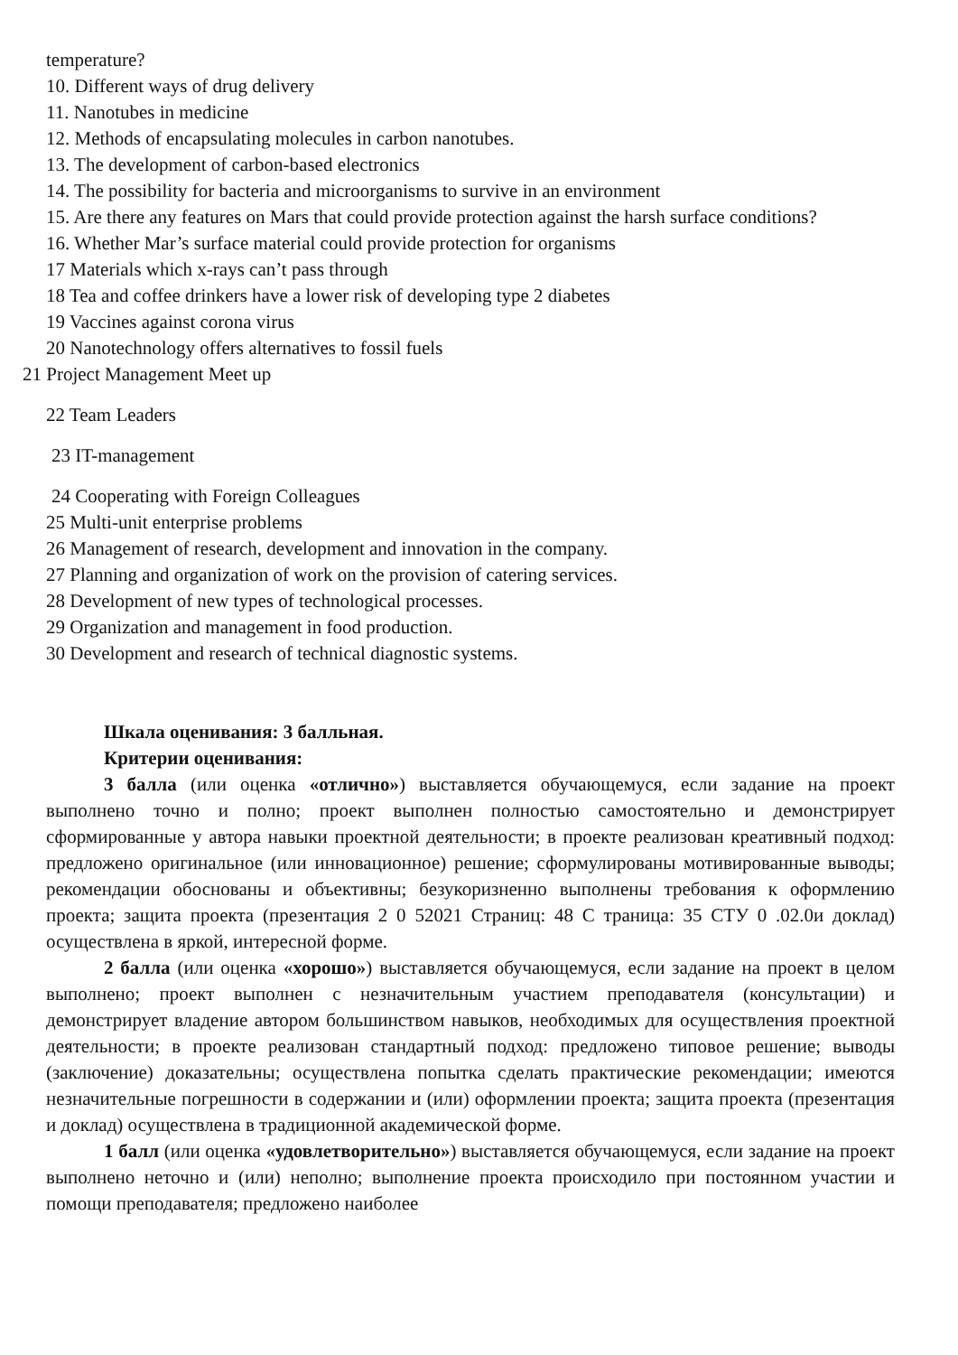temperature?
10. Different ways of drug delivery
11. Nanotubes in medicine
12. Methods of encapsulating molecules in carbon nanotubes.
13. The development of carbon-based electronics
14. The possibility for bacteria and microorganisms to survive in an environment
15. Are there any features on Mars that could provide protection against the harsh surface conditions?
16. Whether Mar’s surface material could provide protection for organisms
17 Materials which x-rays can’t pass through
18 Tea and coffee drinkers have a lower risk of developing type 2 diabetes
19 Vaccines against corona virus
20 Nanotechnology offers alternatives to fossil fuels
21 Project Management Meet up
22 Team Leaders
23 IT-management
24 Cooperating with Foreign Colleagues
25 Multi-unit enterprise problems
26 Management of research, development and innovation in the company.
27 Planning and organization of work on the provision of catering services.
28 Development of new types of technological processes.
29 Organization and management in food production.
30 Development and research of technical diagnostic systems.
Шкала оценивания: 3 балльная.
Критерии оценивания:
3 балла (или оценка «отлично») выставляется обучающемуся, если задание на проект выполнено точно и полно; проект выполнен полностью самостоятельно и демонстрирует сформированные у автора навыки проектной деятельности; в проекте реализован креативный подход: предложено оригинальное (или инновационное) решение; сформулированы мотивированные выводы; рекомендации обоснованы и объективны; безукоризненно выполнены требования к оформлению проекта; защита проекта (презентация 2 0 52021 Страниц: 48 С траница: 35 СТУ 0 .02.0и доклад) осуществлена в яркой, интересной форме.
2 балла (или оценка «хорошо») выставляется обучающемуся, если задание на проект в целом выполнено; проект выполнен с незначительным участием преподавателя (консультации) и демонстрирует владение автором большинством навыков, необходимых для осуществления проектной деятельности; в проекте реализован стандартный подход: предложено типовое решение; выводы (заключение) доказательны; осуществлена попытка сделать практические рекомендации; имеются незначительные погрешности в содержании и (или) оформлении проекта; защита проекта (презентация и доклад) осуществлена в традиционной академической форме.
1 балл (или оценка «удовлетворительно») выставляется обучающемуся, если задание на проект выполнено неточно и (или) неполно; выполнение проекта происходило при постоянном участии и помощи преподавателя; предложено наиболее